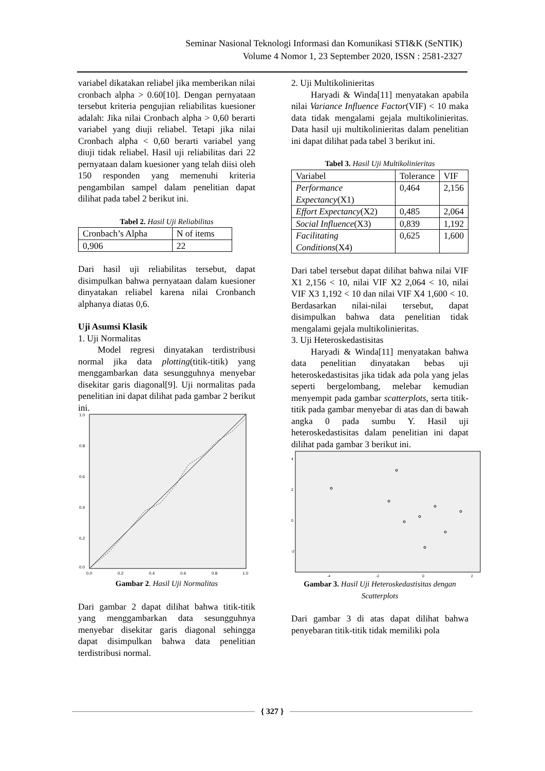Seminar Nasional Teknologi Informasi dan Komunikasi STI&K (SeNTIK)
Volume 4 Nomor 1, 23 September 2020, ISSN : 2581-2327
variabel dikatakan reliabel jika memberikan nilai cronbach alpha > 0.60[10]. Dengan pernyataan tersebut kriteria pengujian reliabilitas kuesioner adalah: Jika nilai Cronbach alpha > 0,60 berarti variabel yang diuji reliabel. Tetapi jika nilai Cronbach alpha < 0,60 berarti variabel yang diuji tidak reliabel. Hasil uji reliabilitas dari 22 pernyataan dalam kuesioner yang telah diisi oleh 150 responden yang memenuhi kriteria pengambilan sampel dalam penelitian dapat dilihat pada tabel 2 berikut ini.
Tabel 2. Hasil Uji Reliabilitas
| Cronbach’s Alpha | N of items |
| 0,906 | 22 |
Dari hasil uji reliabilitas tersebut, dapat disimpulkan bahwa pernyataan dalam kuesioner dinyatakan reliabel karena nilai Cronbanch alphanya diatas 0,6.
Uji Asumsi Klasik
1. Uji Normalitas
Model regresi dinyatakan terdistribusi normal jika data plotting(titik-titik) yang menggambarkan data sesungguhnya menyebar disekitar garis diagonal[9]. Uji normalitas pada penelitian ini dapat dilihat pada gambar 2 berikut ini.
1.0
0.8
0.6
0.4
0.2
0.0
0.0
0.2
0.4
0.6
0.8
1.0
Gambar 2. Hasil Uji Normalitas
Dari gambar 2 dapat dilihat bahwa titik-titik yang menggambarkan data sesungguhnya menyebar disekitar garis diagonal sehingga dapat disimpulkan bahwa data penelitian terdistribusi normal.
2. Uji Multikolinieritas
Haryadi & Winda[11] menyatakan apabila nilai Variance Influence Factor(VIF) < 10 maka data tidak mengalami gejala multikolinieritas. Data hasil uji multikolinieritas dalam penelitian ini dapat dilihat pada tabel 3 berikut ini.
Tabel 3. Hasil Uji Multikolinieritas
| Variabel | Tolerance | VIF |
| Performance Expectancy (X1) | 0,464 | 2,156 |
| Effort Expectancy (X2) | 0,485 | 2,064 |
| Social Influence (X3) | 0,839 | 1,192 |
| Facilitating Conditions (X4) | 0,625 | 1,600 |
Dari tabel tersebut dapat dilihat bahwa nilai VIF X1 2,156 < 10, nilai VIF X2 2,064 < 10, nilai VIF X3 1,192 < 10 dan nilai VIF X4 1,600 < 10. Berdasarkan nilai-nilai tersebut, dapat disimpulkan bahwa data penelitian tidak mengalami gejala multikolinieritas.
3. Uji Heteroskedastisitas
Haryadi & Winda[11] menyatakan bahwa data penelitian dinyatakan bebas uji heteroskedastisitas jika tidak ada pola yang jelas seperti bergelombang, melebar kemudian menyempit pada gambar scatterplots, serta titik-titik pada gambar menyebar di atas dan di bawah angka 0 pada sumbu Y. Hasil uji heteroskedastisitas dalam penelitian ini dapat dilihat pada gambar 3 berikut ini.
4
2
0
-2
-4
-2
0
2
Gambar 3. Hasil Uji Heteroskedastisitas dengan Scatterplots
Dari gambar 3 di atas dapat dilihat bahwa penyebaran titik-titik tidak memiliki pola
{ 327 }